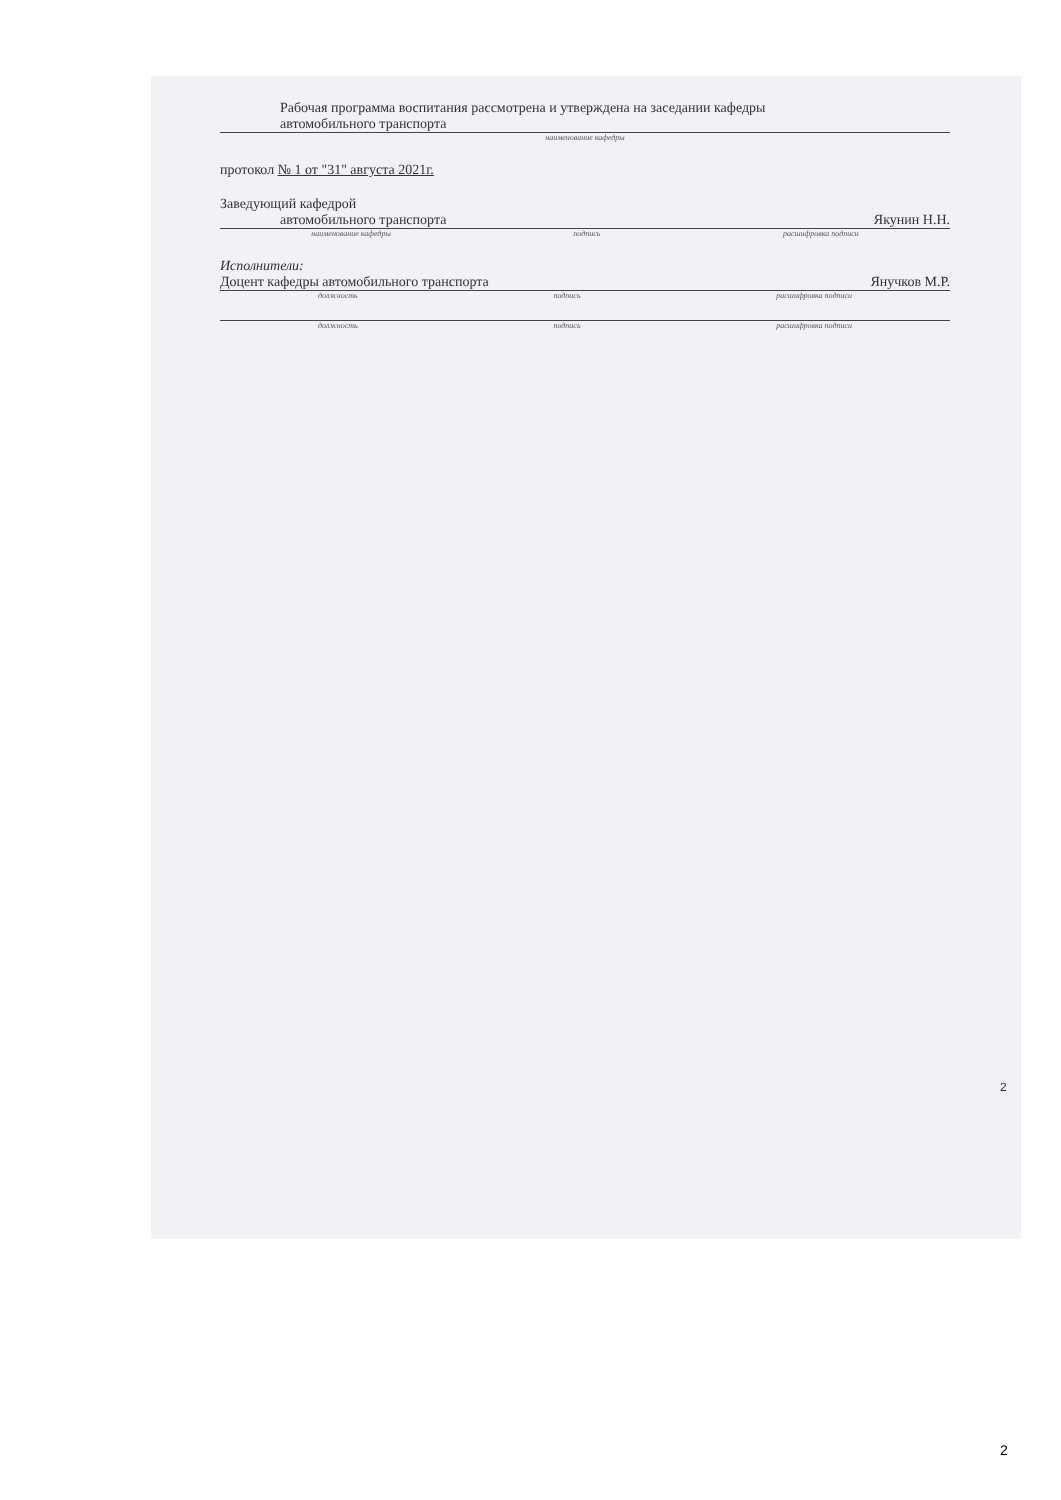Рабочая программа воспитания рассмотрена и утверждена на заседании кафедры
автомобильного транспорта
наименование кафедры
протокол № 1 от "31" августа 2021г.
Заведующий кафедрой
автомобильного транспорта Якунин Н.Н.
наименование кафедры подпись расшифровка подписи
Исполнители:
Доцент кафедры автомобильного транспорта Янучков М.Р.
должность подпись расшифровка подписи
должность подпись расшифровка подписи
2
2